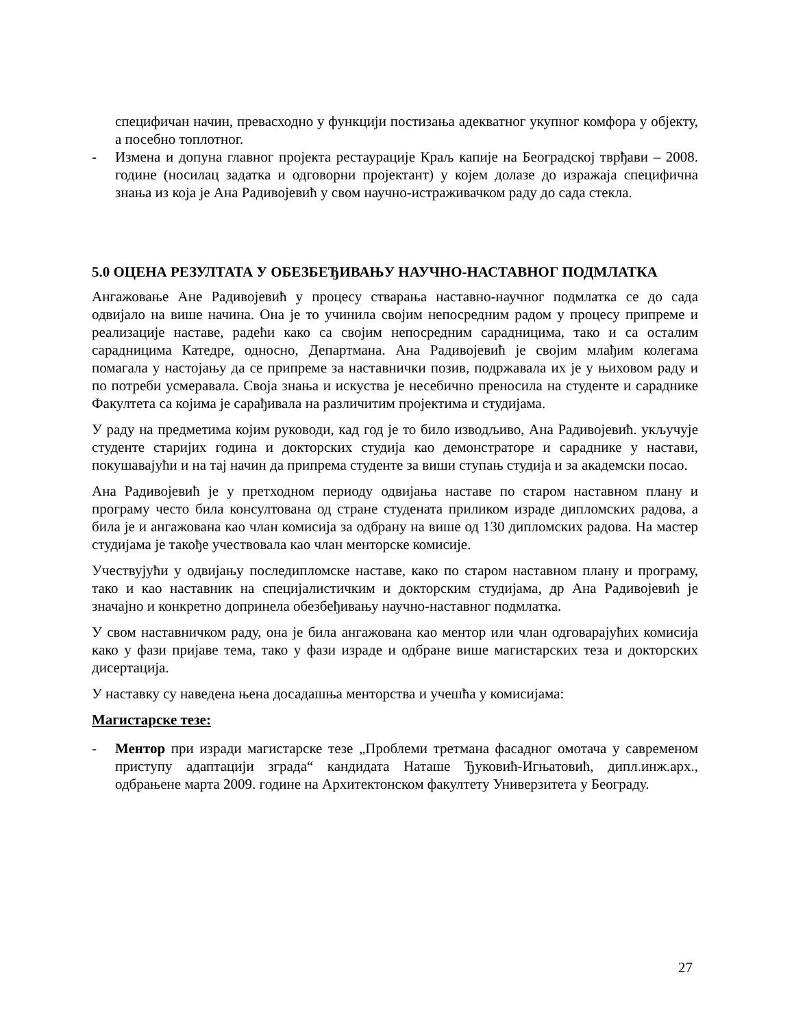специфичан начин, превасходно у функцији постизања адекватног укупног комфора у објекту, а посебно топлотног.
- Измена и допуна главног пројекта рестаурације Краљ капије на Београдској тврђави – 2008. године (носилац задатка и одговорни пројектант) у којем долазе до изражаја специфична знања из која је Ана Радивојевић у свом научно-истраживачком раду до сада стекла.
5.0 ОЦЕНА РЕЗУЛТАТА У ОБЕЗБЕЂИВАЊУ НАУЧНО-НАСТАВНОГ ПОДМЛАТКА
Ангажовање Ане Радивојевић у процесу стварања наставно-научног подмлатка се до сада одвијало на више начина. Она је то учинила својим непосредним радом у процесу припреме и реализације наставе, радећи како са својим непосредним сарадницима, тако и са осталим сарадницима Катедре, односно, Департмана. Ана Радивојевић је својим млађим колегама помагала у настојању да се припреме за наставнички позив, подржавала их је у њиховом раду и по потреби усмеравала. Своја знања и искуства је несебично преносила на студенте и сараднике Факултета са којима је сарађивала на различитим пројектима и студијама.
У раду на предметима којим руководи, кад год је то било изводљиво, Ана Радивојевић. укључује студенте старијих година и докторских студија као демонстраторе и сараднике у настави, покушавајући и на тај начин да припрема студенте за виши ступањ студија и за академски посао.
Ана Радивојевић је у претходном периоду одвијања наставе по старом наставном плану и програму често била консултована од стране студената приликом израде дипломских радова, а била је и ангажована као члан комисија за одбрану на више од 130 дипломских радова. На мастер студијама је такође учествовала као члан менторске комисије.
Учествујући у одвијању последипломске наставе, како по старом наставном плану и програму, тако и као наставник на специјалистичким и докторским студијама, др Ана Радивојевић је значајно и конкретно допринела обезбеђивању научно-наставног подмлатка.
У свом наставничком раду, она је била ангажована као ментор или члан одговарајућих комисија како у фази пријаве тема, тако у фази израде и одбране више магистарских теза и докторских дисертација.
У наставку су наведена њена досадашња менторства и учешћа у комисијама:
Магистарске тезе:
- Ментор при изради магистарске тезе „Проблеми третмана фасадног омотача у савременом приступу адаптацији зграда“ кандидата Наташе Ђуковић-Игњатовић, дипл.инж.арх., одбрањене марта 2009. године на Архитектонском факултету Универзитета у Београду.
27